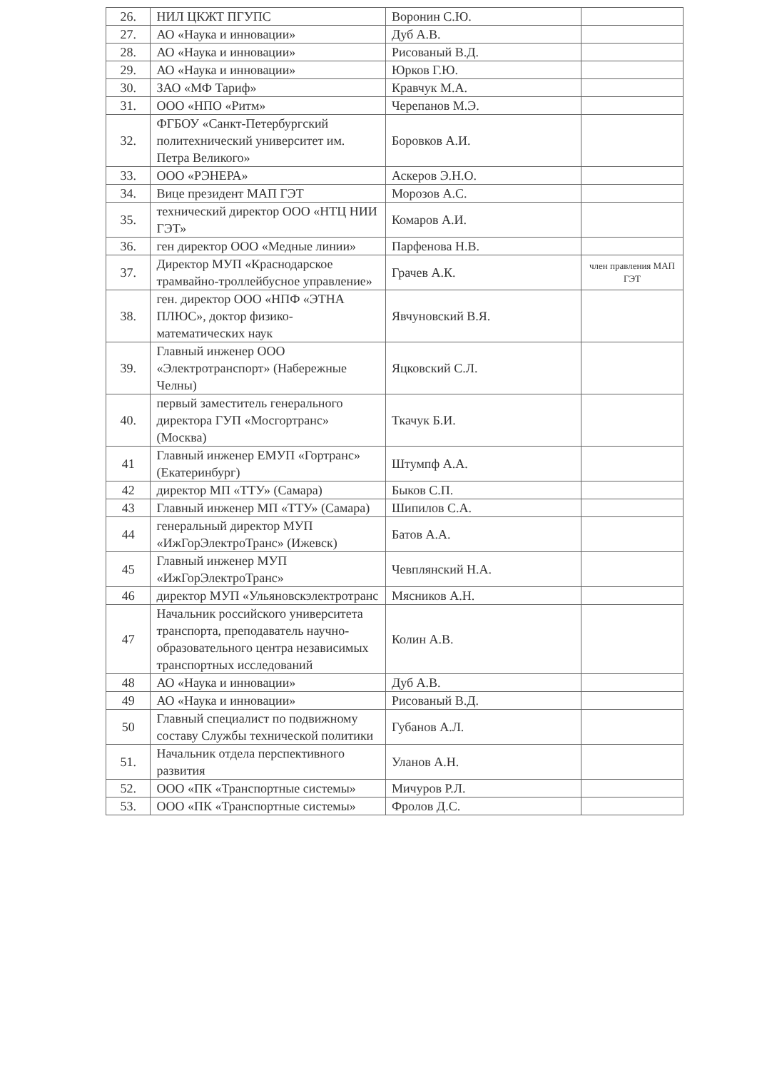| 26. | НИЛ ЦКЖТ ПГУПС | Воронин С.Ю. | |
| 27. | АО «Наука и инновации» | Дуб А.В. | |
| 28. | АО «Наука и инновации» | Рисованый В.Д. | |
| 29. | АО «Наука и инновации» | Юрков Г.Ю. | |
| 30. | ЗАО «МФ Тариф» | Кравчук М.А. | |
| 31. | ООО «НПО «Ритм» | Черепанов М.Э. | |
| 32. | ФГБОУ «Санкт-Петербургский политехнический университет им. Петра Великого» | Боровков А.И. | |
| 33. | ООО «РЭНЕРА» | Аскеров Э.Н.О. | |
| 34. | Вице президент МАП ГЭТ | Морозов А.С. | |
| 35. | технический директор ООО «НТЦ НИИ ГЭТ» | Комаров А.И. | |
| 36. | ген директор ООО «Медные линии» | Парфенова Н.В. | |
| 37. | Директор МУП «Краснодарское трамвайно-троллейбусное управление» | Грачев А.К. | член правления МАП ГЭТ |
| 38. | ген. директор ООО «НПФ «ЭТНА ПЛЮС», доктор физико-математических наук | Явчуновский В.Я. | |
| 39. | Главный инженер ООО «Электротранспорт» (Набережные Челны) | Яцковский С.Л. | |
| 40. | первый заместитель генерального директора ГУП «Мосгортранс» (Москва) | Ткачук Б.И. | |
| 41 | Главный инженер ЕМУП «Гортранс» (Екатеринбург) | Штумпф А.А. | |
| 42 | директор МП «ТТУ» (Самара) | Быков С.П. | |
| 43 | Главный инженер МП «ТТУ» (Самара) | Шипилов С.А. | |
| 44 | генеральный директор МУП «ИжГорЭлектроТранс» (Ижевск) | Батов А.А. | |
| 45 | Главный инженер МУП «ИжГорЭлектроТранс» | Чевплянский Н.А. | |
| 46 | директор МУП «Ульяновскэлектротранс | Мясников А.Н. | |
| 47 | Начальник российского университета транспорта, преподаватель научно-образовательного центра независимых транспортных исследований | Колин А.В. | |
| 48 | АО «Наука и инновации» | Дуб А.В. | |
| 49 | АО «Наука и инновации» | Рисованый В.Д. | |
| 50 | Главный специалист по подвижному составу Службы технической политики | Губанов А.Л. | |
| 51. | Начальник отдела перспективного развития | Уланов А.Н. | |
| 52. | ООО «ПК «Транспортные системы» | Мичуров Р.Л. | |
| 53. | ООО «ПК «Транспортные системы» | Фролов Д.С. | |